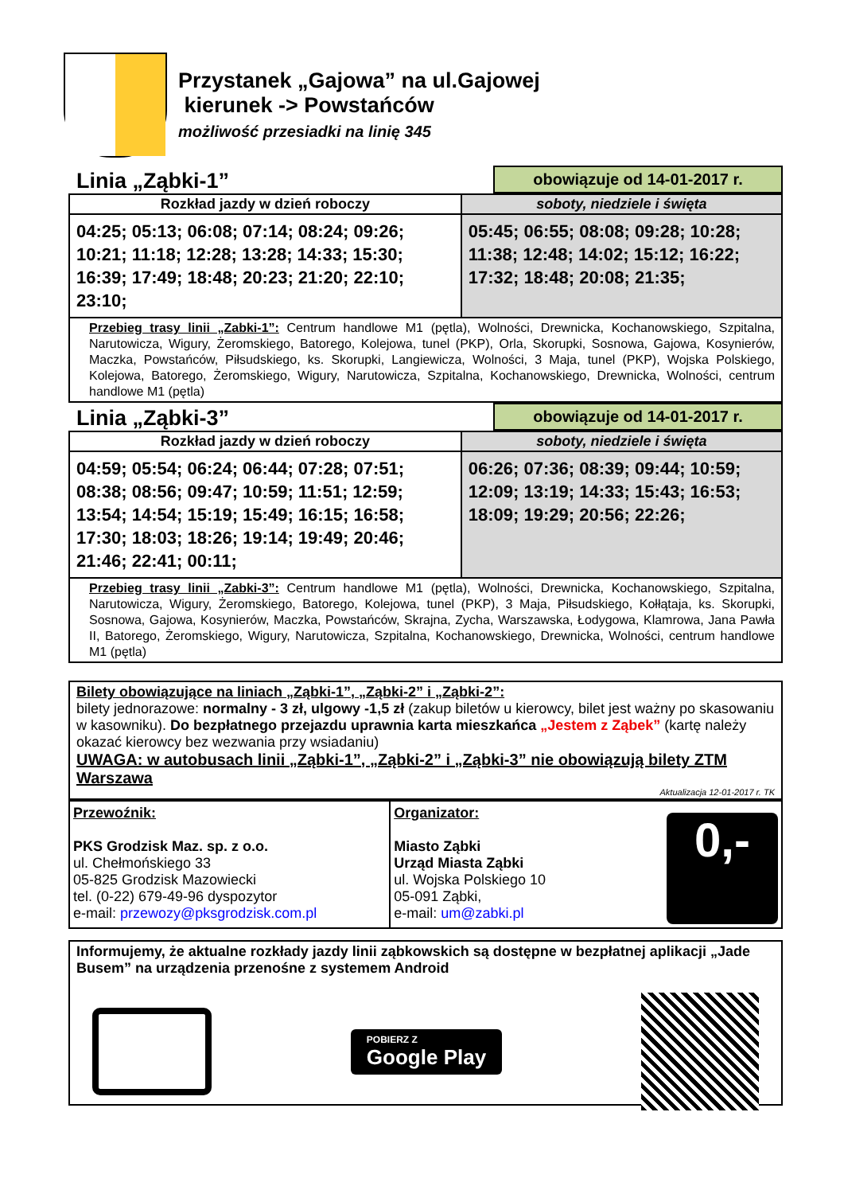Przystanek „Gajowa” na ul.Gajowej
kierunek -> Powstańców
możliwość przesiadki na linię 345
Linia „Ząbki-1” obowiązuje od 14-01-2017 r.
| Rozkład jazdy w dzień roboczy | soboty, niedziele i święta |
| --- | --- |
| 04:25; 05:13; 06:08; 07:14; 08:24; 09:26; 10:21; 11:18; 12:28; 13:28; 14:33; 15:30; 16:39; 17:49; 18:48; 20:23; 21:20; 22:10; 23:10; | 05:45; 06:55; 08:08; 09:28; 10:28; 11:38; 12:48; 14:02; 15:12; 16:22; 17:32; 18:48; 20:08; 21:35; |
| Przebieg trasy linii „Zabki-1”: Centrum handlowe M1 (pętla), Wolności, Drewnicka, Kochanowskiego, Szpitalna, Narutowicza, Wigury, Żeromskiego, Batorego, Kolejowa, tunel (PKP), Orla, Skorupki, Sosnowa, Gajowa, Kosynierów, Maczka, Powstańców, Piłsudskiego, ks. Skorupki, Langiewicza, Wolności, 3 Maja, tunel (PKP), Wojska Polskiego, Kolejowa, Batorego, Żeromskiego, Wigury, Narutowicza, Szpitalna, Kochanowskiego, Drewnicka, Wolności, centrum handlowe M1 (pętla) | |
Linia „Ząbki-3” obowiązuje od 14-01-2017 r.
| Rozkład jazdy w dzień roboczy | soboty, niedziele i święta |
| --- | --- |
| 04:59; 05:54; 06:24; 06:44; 07:28; 07:51; 08:38; 08:56; 09:47; 10:59; 11:51; 12:59; 13:54; 14:54; 15:19; 15:49; 16:15; 16:58; 17:30; 18:03; 18:26; 19:14; 19:49; 20:46; 21:46; 22:41; 00:11; | 06:26; 07:36; 08:39; 09:44; 10:59; 12:09; 13:19; 14:33; 15:43; 16:53; 18:09; 19:29; 20:56; 22:26; |
| Przebieg trasy linii „Zabki-3”: Centrum handlowe M1 (pętla), Wolności, Drewnicka, Kochanowskiego, Szpitalna, Narutowicza, Wigury, Żeromskiego, Batorego, Kolejowa, tunel (PKP), 3 Maja, Piłsudskiego, Kołłątaja, ks. Skorupki, Sosnowa, Gajowa, Kosynierów, Maczka, Powstańców, Skrajna, Zycha, Warszawska, Łodygowa, Klamrowa, Jana Pawła II, Batorego, Żeromskiego, Wigury, Narutowicza, Szpitalna, Kochanowskiego, Drewnicka, Wolności, centrum handlowe M1 (pętla) | |
Bilety obowiązujące na liniach „Ząbki-1”, „Ząbki-2” i „Ząbki-2”:
bilety jednorazowe: normalny - 3 zł, ulgowy -1,5 zł (zakup biletów u kierowcy, bilet jest ważny po skasowaniu w kasowniku). Do bezpłatnego przejazdu uprawnia karta mieszkańca „Jestem z Ząbek” (kartę należy okazać kierowcy bez wezwania przy wsiadaniu)
UWAGA: w autobusach linii „Ząbki-1”, „Ząbki-2” i „Ząbki-3” nie obowiązują bilety ZTM Warszawa
Aktualizacja 12-01-2017 r. TK
| Przewoźnik: PKS Grodzisk Maz. sp. z o.o. ul. Chełmońskiego 33 05-825 Grodzisk Mazowiecki tel. (0-22) 679-49-96 dyspozytor e-mail: przewozy@pksgrodzisk.com.pl | Organizator: Miasto Ząbki Urząd Miasta Ząbki ul. Wojska Polskiego 10 05-091 Ząbki, e-mail: um@zabki.pl 0,- |
Informujemy, że aktualne rozkłady jazdy linii ząbkowskich są dostępne w bezpłatnej aplikacji „Jade Busem” na urządzenia przenośne z systemem Android
POBIERZ Z
Google Play